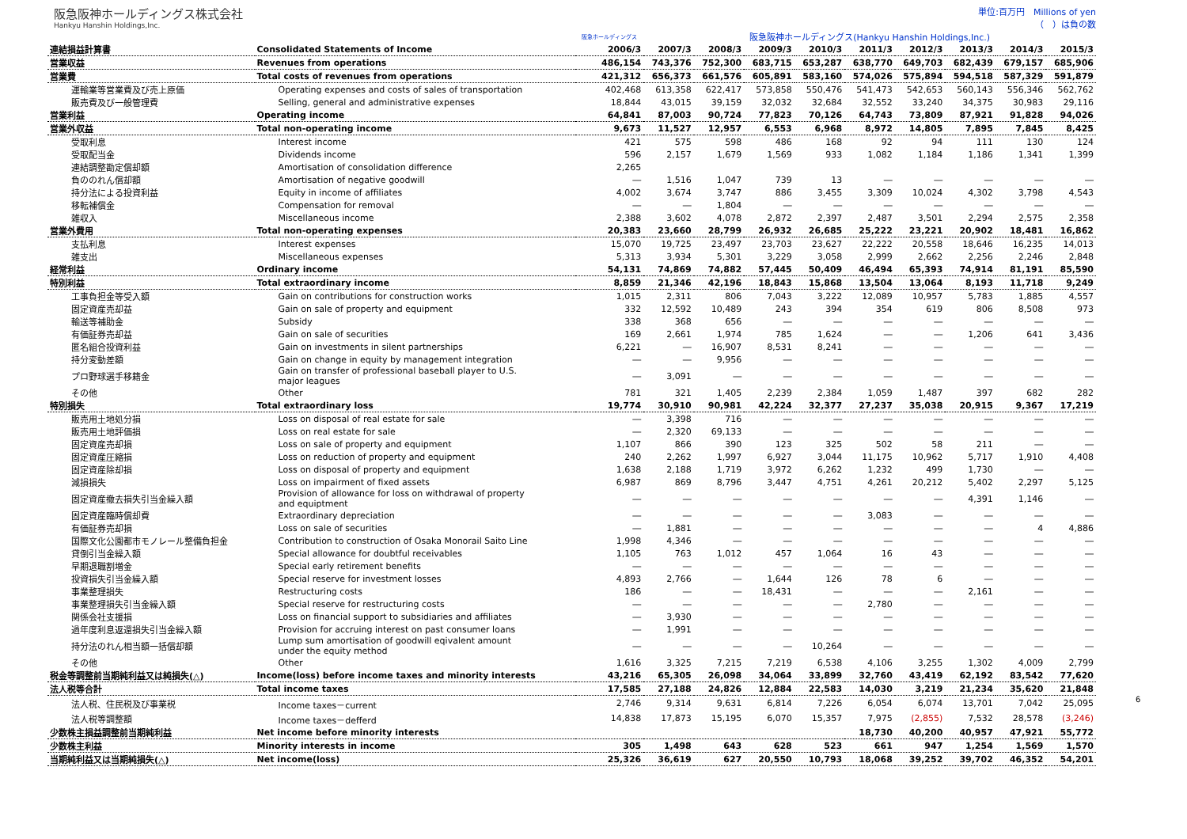阪急阪神ホールディングス株式会社
Hankyu Hanshin Holdings,Inc.
単位:百万円　Millions of yen
（　）は負の数
| | | 阪急ホールディングス | 阪急阪神ホールディングス(Hankyu Hanshin Holdings,Inc.) | | | | | | | | |
| --- | --- | --- | --- | --- | --- | --- | --- | --- | --- | --- | --- |
| 連結損益計算書 | Consolidated Statements of Income | 2006/3 | 2007/3 | 2008/3 | 2009/3 | 2010/3 | 2011/3 | 2012/3 | 2013/3 | 2014/3 | 2015/3 |
| 営業収益 | Revenues from operations | 486,154 | 743,376 | 752,300 | 683,715 | 653,287 | 638,770 | 649,703 | 682,439 | 679,157 | 685,906 |
| 営業費 | Total costs of revenues from operations | 421,312 | 656,373 | 661,576 | 605,891 | 583,160 | 574,026 | 575,894 | 594,518 | 587,329 | 591,879 |
| 運輸業等営業費及び売上原価 | Operating expenses and costs of sales of transportation | 402,468 | 613,358 | 622,417 | 573,858 | 550,476 | 541,473 | 542,653 | 560,143 | 556,346 | 562,762 |
| 販売費及び一般管理費 | Selling, general and administrative expenses | 18,844 | 43,015 | 39,159 | 32,032 | 32,684 | 32,552 | 33,240 | 34,375 | 30,983 | 29,116 |
| 営業利益 | Operating income | 64,841 | 87,003 | 90,724 | 77,823 | 70,126 | 64,743 | 73,809 | 87,921 | 91,828 | 94,026 |
| 営業外収益 | Total non-operating income | 9,673 | 11,527 | 12,957 | 6,553 | 6,968 | 8,972 | 14,805 | 7,895 | 7,845 | 8,425 |
| 受取利息 | Interest income | 421 | 575 | 598 | 486 | 168 | 92 | 94 | 111 | 130 | 124 |
| 受取配当金 | Dividends income | 596 | 2,157 | 1,679 | 1,569 | 933 | 1,082 | 1,184 | 1,186 | 1,341 | 1,399 |
| 連結調整勘定償却額 | Amortisation of consolidation difference | 2,265 | | | | | | | | | |
| 負ののれん償却額 | Amortisation of negative goodwill | ― | 1,516 | 1,047 | 739 | 13 | ― | ― | ― | ― | ― |
| 持分法による投資利益 | Equity in income of affiliates | 4,002 | 3,674 | 3,747 | 886 | 3,455 | 3,309 | 10,024 | 4,302 | 3,798 | 4,543 |
| 移転補償金 | Compensation for removal | ― | ― | 1,804 | ― | ― | ― | ― | ― | ― | ― |
| 雑収入 | Miscellaneous income | 2,388 | 3,602 | 4,078 | 2,872 | 2,397 | 2,487 | 3,501 | 2,294 | 2,575 | 2,358 |
| 営業外費用 | Total non-operating expenses | 20,383 | 23,660 | 28,799 | 26,932 | 26,685 | 25,222 | 23,221 | 20,902 | 18,481 | 16,862 |
| 支払利息 | Interest expenses | 15,070 | 19,725 | 23,497 | 23,703 | 23,627 | 22,222 | 20,558 | 18,646 | 16,235 | 14,013 |
| 雑支出 | Miscellaneous expenses | 5,313 | 3,934 | 5,301 | 3,229 | 3,058 | 2,999 | 2,662 | 2,256 | 2,246 | 2,848 |
| 経常利益 | Ordinary income | 54,131 | 74,869 | 74,882 | 57,445 | 50,409 | 46,494 | 65,393 | 74,914 | 81,191 | 85,590 |
| 特別利益 | Total extraordinary income | 8,859 | 21,346 | 42,196 | 18,843 | 15,868 | 13,504 | 13,064 | 8,193 | 11,718 | 9,249 |
| 工事負担金等受入額 | Gain on contributions for construction works | 1,015 | 2,311 | 806 | 7,043 | 3,222 | 12,089 | 10,957 | 5,783 | 1,885 | 4,557 |
| 固定資産売却益 | Gain on sale of property and equipment | 332 | 12,592 | 10,489 | 243 | 394 | 354 | 619 | 806 | 8,508 | 973 |
| 輸送等補助金 | Subsidy | 338 | 368 | 656 | ― | ― | ― | ― | ― | ― | ― |
| 有価証券売却益 | Gain on sale of securities | 169 | 2,661 | 1,974 | 785 | 1,624 | ― | ― | 1,206 | 641 | 3,436 |
| 匿名組合投資利益 | Gain on investments in silent partnerships | 6,221 | ― | 16,907 | 8,531 | 8,241 | ― | ― | ― | ― | ― |
| 持分変動差額 | Gain on change in equity by management integration | ― | ― | 9,956 | ― | ― | ― | ― | ― | ― | ― |
| プロ野球選手移籍金 | Gain on transfer of professional baseball player to U.S. major leagues | ― | 3,091 | ― | ― | ― | ― | ― | ― | ― | ― |
| その他 | Other | 781 | 321 | 1,405 | 2,239 | 2,384 | 1,059 | 1,487 | 397 | 682 | 282 |
| 特別損失 | Total extraordinary loss | 19,774 | 30,910 | 90,981 | 42,224 | 32,377 | 27,237 | 35,038 | 20,915 | 9,367 | 17,219 |
| 販売用土地処分損 | Loss on disposal of real estate for sale | ― | 3,398 | 716 | ― | ― | ― | ― | ― | ― | ― |
| 販売用土地評価損 | Loss on real estate for sale | ― | 2,320 | 69,133 | ― | ― | ― | ― | ― | ― | ― |
| 固定資産売却損 | Loss on sale of property and equipment | 1,107 | 866 | 390 | 123 | 325 | 502 | 58 | 211 | ― | ― |
| 固定資産圧縮損 | Loss on reduction of property and equipment | 240 | 2,262 | 1,997 | 6,927 | 3,044 | 11,175 | 10,962 | 5,717 | 1,910 | 4,408 |
| 固定資産除却損 | Loss on disposal of property and equipment | 1,638 | 2,188 | 1,719 | 3,972 | 6,262 | 1,232 | 499 | 1,730 | ― | ― |
| 減損損失 | Loss on impairment of fixed assets | 6,987 | 869 | 8,796 | 3,447 | 4,751 | 4,261 | 20,212 | 5,402 | 2,297 | 5,125 |
| 固定資産撤去損失引当金繰入額 | Provision of allowance for loss on withdrawal of property and equiptment | ― | ― | ― | ― | ― | ― | ― | 4,391 | 1,146 | ― |
| 固定資産臨時償却費 | Extraordinary depreciation | ― | ― | ― | ― | ― | 3,083 | ― | ― | ― | ― |
| 有価証券売却損 | Loss on sale of securities | ― | 1,881 | ― | ― | ― | ― | ― | ― | 4 | 4,886 |
| 国際文化公園都市モノレール整備負担金 | Contribution to construction of Osaka Monorail Saito Line | 1,998 | 4,346 | ― | ― | ― | ― | ― | ― | ― | ― |
| 貸倒引当金繰入額 | Special allowance for doubtful receivables | 1,105 | 763 | 1,012 | 457 | 1,064 | 16 | 43 | ― | ― | ― |
| 早期退職割増金 | Special early retirement benefits | ― | ― | ― | ― | ― | ― | ― | ― | ― | ― |
| 投資損失引当金繰入額 | Special reserve for investment losses | 4,893 | 2,766 | ― | 1,644 | 126 | 78 | 6 | ― | ― | ― |
| 事業整理損失 | Restructuring costs | 186 | ― | ― | 18,431 | ― | ― | ― | 2,161 | ― | ― |
| 事業整理損失引当金繰入額 | Special reserve for restructuring costs | ― | ― | ― | ― | ― | 2,780 | ― | ― | ― | ― |
| 関係会社支援損 | Loss on financial support to subsidiaries and affiliates | ― | 3,930 | ― | ― | ― | ― | ― | ― | ― | ― |
| 過年度利息返還損失引当金繰入額 | Provision for accruing interest on past consumer loans | ― | 1,991 | ― | ― | ― | ― | ― | ― | ― | ― |
| 持分法のれん相当額一括償却額 | Lump sum amortisation of goodwill eqivalent amount under the equity method | ― | ― | ― | ― | 10,264 | ― | ― | ― | ― | ― |
| その他 | Other | 1,616 | 3,325 | 7,215 | 7,219 | 6,538 | 4,106 | 3,255 | 1,302 | 4,009 | 2,799 |
| 税金等調整前当期純利益又は純損失(△) | Income(loss) before income taxes and minority interests | 43,216 | 65,305 | 26,098 | 34,064 | 33,899 | 32,760 | 43,419 | 62,192 | 83,542 | 77,620 |
| 法人税等合計 | Total income taxes | 17,585 | 27,188 | 24,826 | 12,884 | 22,583 | 14,030 | 3,219 | 21,234 | 35,620 | 21,848 |
| 法人税、住民税及び事業税 | Income taxes－current | 2,746 | 9,314 | 9,631 | 6,814 | 7,226 | 6,054 | 6,074 | 13,701 | 7,042 | 25,095 |
| 法人税等調整額 | Income taxes－defferd | 14,838 | 17,873 | 15,195 | 6,070 | 15,357 | 7,975 | (2,855) | 7,532 | 28,578 | (3,246) |
| 少数株主損益調整前当期純利益 | Net income before minority interests | | | | | | 18,730 | 40,200 | 40,957 | 47,921 | 55,772 |
| 少数株主利益 | Minority interests in income | 305 | 1,498 | 643 | 628 | 523 | 661 | 947 | 1,254 | 1,569 | 1,570 |
| 当期純利益又は当期純損失(△) | Net income(loss) | 25,326 | 36,619 | 627 | 20,550 | 10,793 | 18,068 | 39,252 | 39,702 | 46,352 | 54,201 |
6